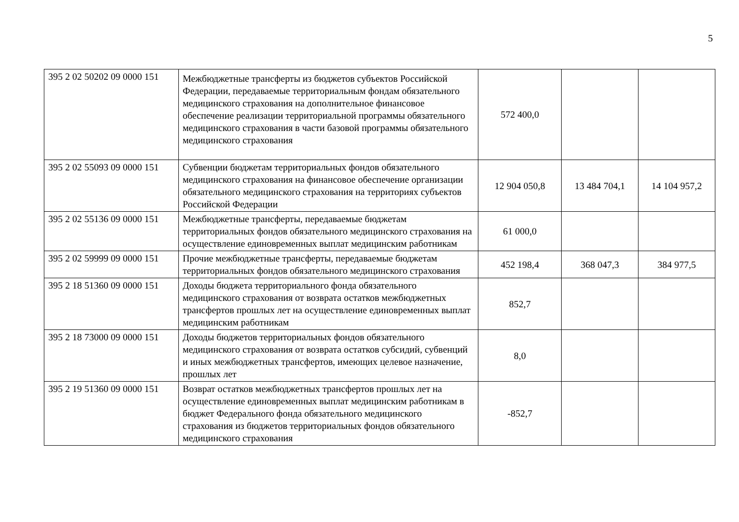5
| 395 2 02 50202 09 0000 151 | Межбюджетные трансферты из бюджетов субъектов Российской Федерации, передаваемые территориальным фондам обязательного медицинского страхования на дополнительное финансовое обеспечение реализации территориальной программы обязательного медицинского страхования в части базовой программы обязательного медицинского страхования | 572 400,0 | | |
| 395 2 02 55093 09 0000 151 | Субвенции бюджетам территориальных фондов обязательного медицинского страхования на финансовое обеспечение организации обязательного медицинского страхования на территориях субъектов Российской Федерации | 12 904 050,8 | 13 484 704,1 | 14 104 957,2 |
| 395 2 02 55136 09 0000 151 | Межбюджетные трансферты, передаваемые бюджетам территориальных фондов обязательного медицинского страхования на осуществление единовременных выплат медицинским работникам | 61 000,0 | | |
| 395 2 02 59999 09 0000 151 | Прочие межбюджетные трансферты, передаваемые бюджетам территориальных фондов обязательного медицинского страхования | 452 198,4 | 368 047,3 | 384 977,5 |
| 395 2 18 51360 09 0000 151 | Доходы бюджета территориального фонда обязательного медицинского страхования от возврата остатков межбюджетных трансфертов прошлых лет на осуществление единовременных выплат медицинским работникам | 852,7 | | |
| 395 2 18 73000 09 0000 151 | Доходы бюджетов территориальных фондов обязательного медицинского страхования от возврата остатков субсидий, субвенций и иных межбюджетных трансфертов, имеющих целевое назначение, прошлых лет | 8,0 | | |
| 395 2 19 51360 09 0000 151 | Возврат остатков межбюджетных трансфертов прошлых лет на осуществление единовременных выплат медицинским работникам в бюджет Федерального фонда обязательного медицинского страхования из бюджетов территориальных фондов обязательного медицинского страхования | -852,7 | | |